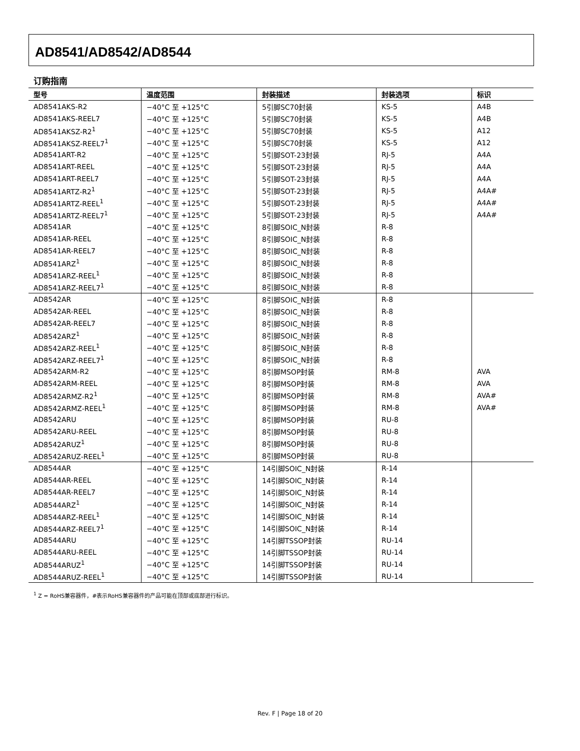AD8541/AD8542/AD8544
订购指南
| 型号 | 温度范围 | 封装描述 | 封装选项 | 标识 |
| --- | --- | --- | --- | --- |
| AD8541AKS-R2 | −40°C 至 +125°C | 5引脚SC70封装 | KS-5 | A4B |
| AD8541AKS-REEL7 | −40°C 至 +125°C | 5引脚SC70封装 | KS-5 | A4B |
| AD8541AKSZ-R2<sup>1</sup> | −40°C 至 +125°C | 5引脚SC70封装 | KS-5 | A12 |
| AD8541AKSZ-REEL7<sup>1</sup> | −40°C 至 +125°C | 5引脚SC70封装 | KS-5 | A12 |
| AD8541ART-R2 | −40°C 至 +125°C | 5引脚SOT-23封装 | RJ-5 | A4A |
| AD8541ART-REEL | −40°C 至 +125°C | 5引脚SOT-23封装 | RJ-5 | A4A |
| AD8541ART-REEL7 | −40°C 至 +125°C | 5引脚SOT-23封装 | RJ-5 | A4A |
| AD8541ARTZ-R2<sup>1</sup> | −40°C 至 +125°C | 5引脚SOT-23封装 | RJ-5 | A4A# |
| AD8541ARTZ-REEL<sup>1</sup> | −40°C 至 +125°C | 5引脚SOT-23封装 | RJ-5 | A4A# |
| AD8541ARTZ-REEL7<sup>1</sup> | −40°C 至 +125°C | 5引脚SOT-23封装 | RJ-5 | A4A# |
| AD8541AR | −40°C 至 +125°C | 8引脚SOIC_N封装 | R-8 | |
| AD8541AR-REEL | −40°C 至 +125°C | 8引脚SOIC_N封装 | R-8 | |
| AD8541AR-REEL7 | −40°C 至 +125°C | 8引脚SOIC_N封装 | R-8 | |
| AD8541ARZ<sup>1</sup> | −40°C 至 +125°C | 8引脚SOIC_N封装 | R-8 | |
| AD8541ARZ-REEL<sup>1</sup> | −40°C 至 +125°C | 8引脚SOIC_N封装 | R-8 | |
| AD8541ARZ-REEL7<sup>1</sup> | −40°C 至 +125°C | 8引脚SOIC_N封装 | R-8 | |
| AD8542AR | −40°C 至 +125°C | 8引脚SOIC_N封装 | R-8 | |
| AD8542AR-REEL | −40°C 至 +125°C | 8引脚SOIC_N封装 | R-8 | |
| AD8542AR-REEL7 | −40°C 至 +125°C | 8引脚SOIC_N封装 | R-8 | |
| AD8542ARZ<sup>1</sup> | −40°C 至 +125°C | 8引脚SOIC_N封装 | R-8 | |
| AD8542ARZ-REEL<sup>1</sup> | −40°C 至 +125°C | 8引脚SOIC_N封装 | R-8 | |
| AD8542ARZ-REEL7<sup>1</sup> | −40°C 至 +125°C | 8引脚SOIC_N封装 | R-8 | |
| AD8542ARM-R2 | −40°C 至 +125°C | 8引脚MSOP封装 | RM-8 | AVA |
| AD8542ARM-REEL | −40°C 至 +125°C | 8引脚MSOP封装 | RM-8 | AVA |
| AD8542ARMZ-R2<sup>1</sup> | −40°C 至 +125°C | 8引脚MSOP封装 | RM-8 | AVA# |
| AD8542ARMZ-REEL<sup>1</sup> | −40°C 至 +125°C | 8引脚MSOP封装 | RM-8 | AVA# |
| AD8542ARU | −40°C 至 +125°C | 8引脚MSOP封装 | RU-8 | |
| AD8542ARU-REEL | −40°C 至 +125°C | 8引脚MSOP封装 | RU-8 | |
| AD8542ARUZ<sup>1</sup> | −40°C 至 +125°C | 8引脚MSOP封装 | RU-8 | |
| AD8542ARUZ-REEL<sup>1</sup> | −40°C 至 +125°C | 8引脚MSOP封装 | RU-8 | |
| AD8544AR | −40°C 至 +125°C | 14引脚SOIC_N封装 | R-14 | |
| AD8544AR-REEL | −40°C 至 +125°C | 14引脚SOIC_N封装 | R-14 | |
| AD8544AR-REEL7 | −40°C 至 +125°C | 14引脚SOIC_N封装 | R-14 | |
| AD8544ARZ<sup>1</sup> | −40°C 至 +125°C | 14引脚SOIC_N封装 | R-14 | |
| AD8544ARZ-REEL<sup>1</sup> | −40°C 至 +125°C | 14引脚SOIC_N封装 | R-14 | |
| AD8544ARZ-REEL7<sup>1</sup> | −40°C 至 +125°C | 14引脚SOIC_N封装 | R-14 | |
| AD8544ARU | −40°C 至 +125°C | 14引脚TSSOP封装 | RU-14 | |
| AD8544ARU-REEL | −40°C 至 +125°C | 14引脚TSSOP封装 | RU-14 | |
| AD8544ARUZ<sup>1</sup> | −40°C 至 +125°C | 14引脚TSSOP封装 | RU-14 | |
| AD8544ARUZ-REEL<sup>1</sup> | −40°C 至 +125°C | 14引脚TSSOP封装 | RU-14 | |
<sup>1</sup> Z = RoHS兼容器件，#表示RoHS兼容器件的产品可能在顶部或底部进行标识。
Rev. F | Page 18 of 20